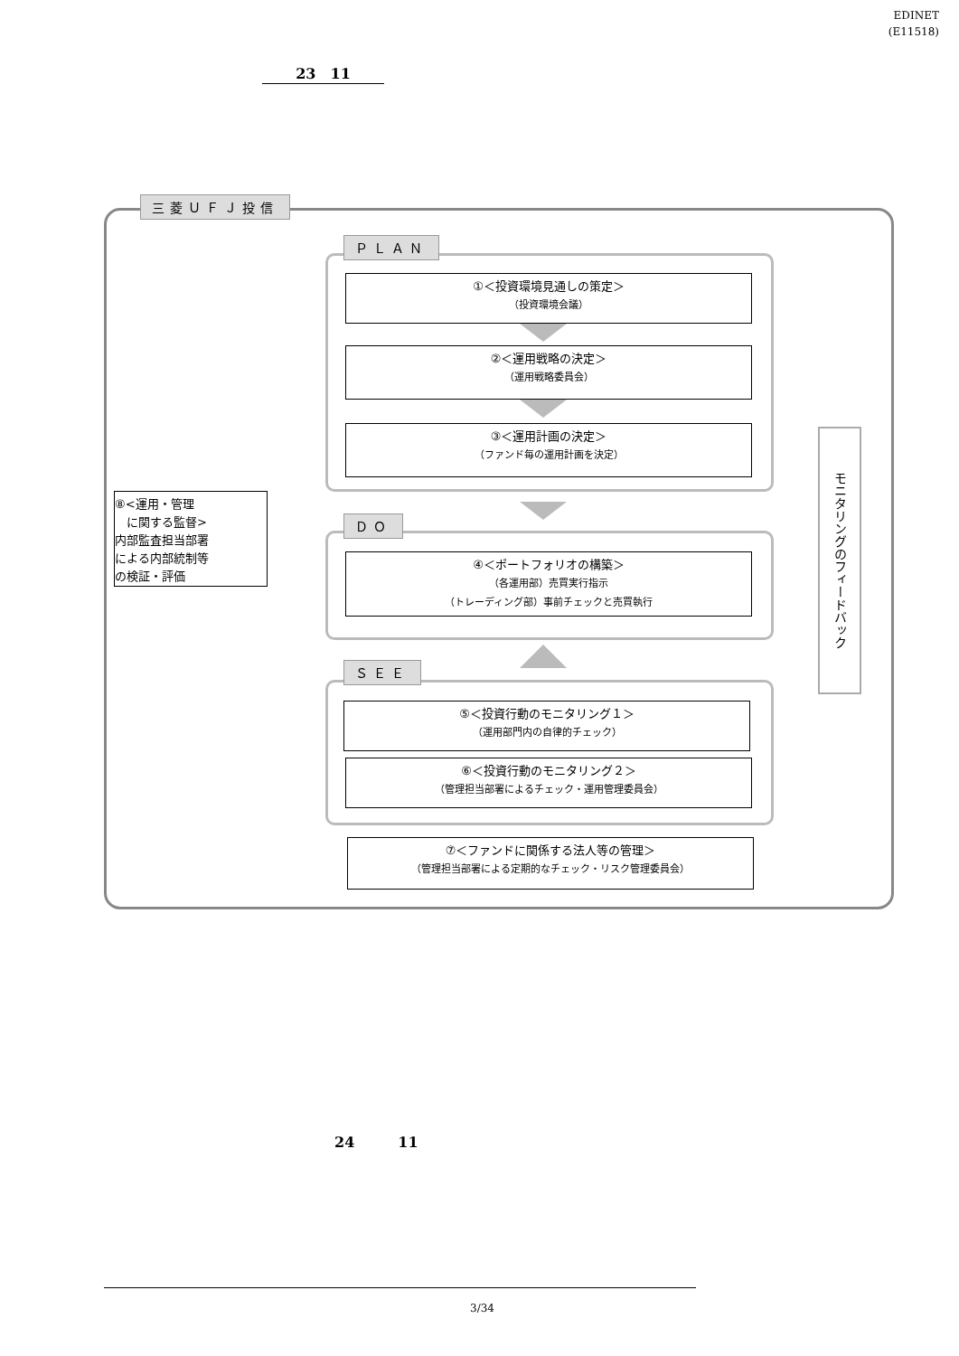EDINET
(E11518)
23　11
三菱ＵＦＪ投信
ＰＬＡＮ
①＜投資環境見通しの策定＞
（投資環境会議）
②＜運用戦略の決定＞
（運用戦略委員会）
③＜運用計画の決定＞
（ファンド毎の運用計画を決定）
⑧<運用・管理
　に関する監督>
内部監査担当部署
による内部統制等
の検証・評価
ＤＯ
④＜ポートフォリオの構築＞
（各運用部）売買実行指示
（トレーディング部）事前チェックと売買執行
ＳＥＥ
⑤＜投資行動のモニタリング１＞
（運用部門内の自律的チェック）
⑥＜投資行動のモニタリング２＞
（管理担当部署によるチェック・運用管理委員会）
⑦＜ファンドに関係する法人等の管理＞
（管理担当部署による定期的なチェック・リスク管理委員会）
モニタリングのフィードバック
24　　　11
3/34